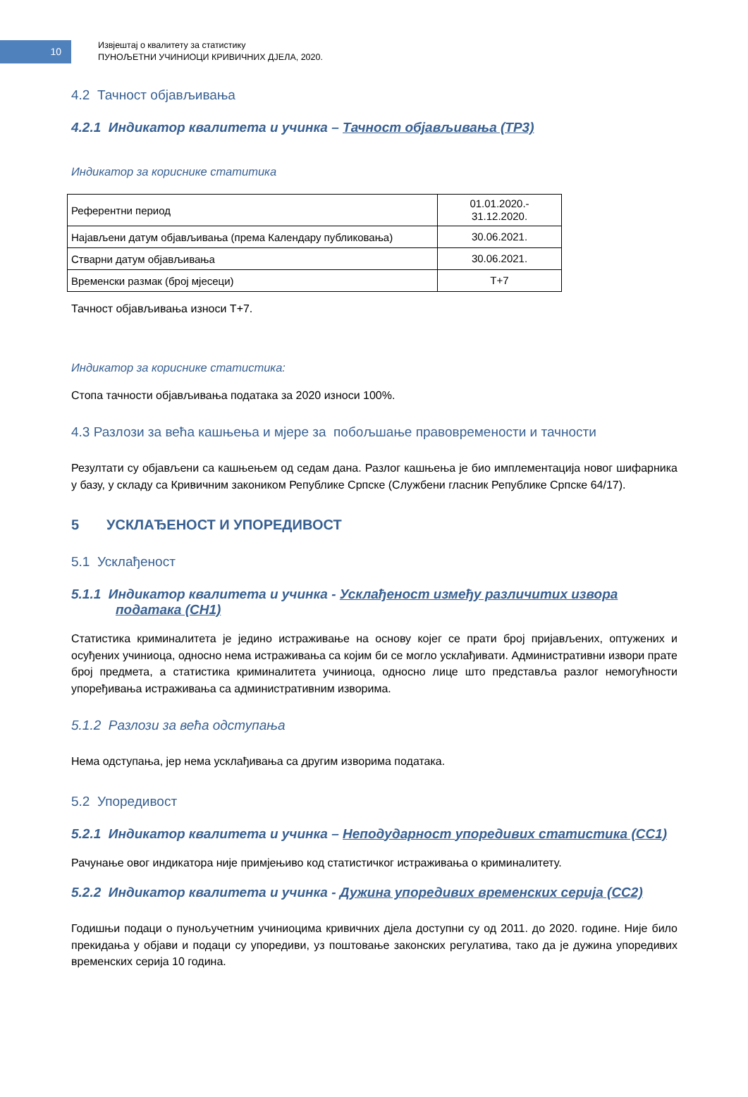10
Извјештај о квалитету за статистику
ПУНОЉЕТНИ УЧИНИОЦИ КРИВИЧНИХ ДЈЕЛА, 2020.
4.2 Тачност објављивања
4.2.1 Индикатор квалитета и учинка – Тачност објављивања (TP3)
Индикатор за кориснике статитика
| Референтни период | 01.01.2020.- 31.12.2020. |
| Најављени датум објављивања (према Календару публиковања) | 30.06.2021. |
| Стварни датум објављивања | 30.06.2021. |
| Временски размак (број мјесеци) | T+7 |
Тачност објављивања износи T+7.
Индикатор за кориснике статистика:
Стопа тачности објављивања података за 2020 износи 100%.
4.3 Разлози за већа кашњења и мјере за побољшање правовремености и тачности
Резултати су објављени са кашњењем од седам дана. Разлог кашњења је био имплементација новог шифарника у базу, у складу са Кривичним закоником Републике Српске (Службени гласник Републике Српске 64/17).
5 УСКЛАЂЕНОСТ И УПОРЕДИВОСТ
5.1 Усклађеност
5.1.1 Индикатор квалитета и учинка - Усклађеност између различитих извора
података (CH1)
Статистика криминалитета је једино истраживање на основу којег се прати број пријављених, оптужених и осуђених учиниоца, односно нема истраживања са којим би се могло усклађивати. Административни извори прате број предмета, а статистика криминалитета учиниоца, односно лице што представља разлог немогућности упоређивања истраживања са административним изворима.
5.1.2 Разлози за већа одступања
Нема одступања, јер нема усклађивања са другим изворима података.
5.2 Упоредивост
5.2.1 Индикатор квалитета и учинка – Неподударност упоредивих статистика (CC1)
Рачунање овог индикатора није примјењиво код статистичког истраживања о криминалитету.
5.2.2 Индикатор квалитета и учинка - Дужина упоредивих временских серија (CC2)
Годишњи подаци о пуноључетним учиниоцима кривичних дјела доступни су од 2011. до 2020. године. Није било прекидања у објави и подаци су упоредиви, уз поштовање законских регулатива, тако да је дужина упоредивих временских серија 10 година.